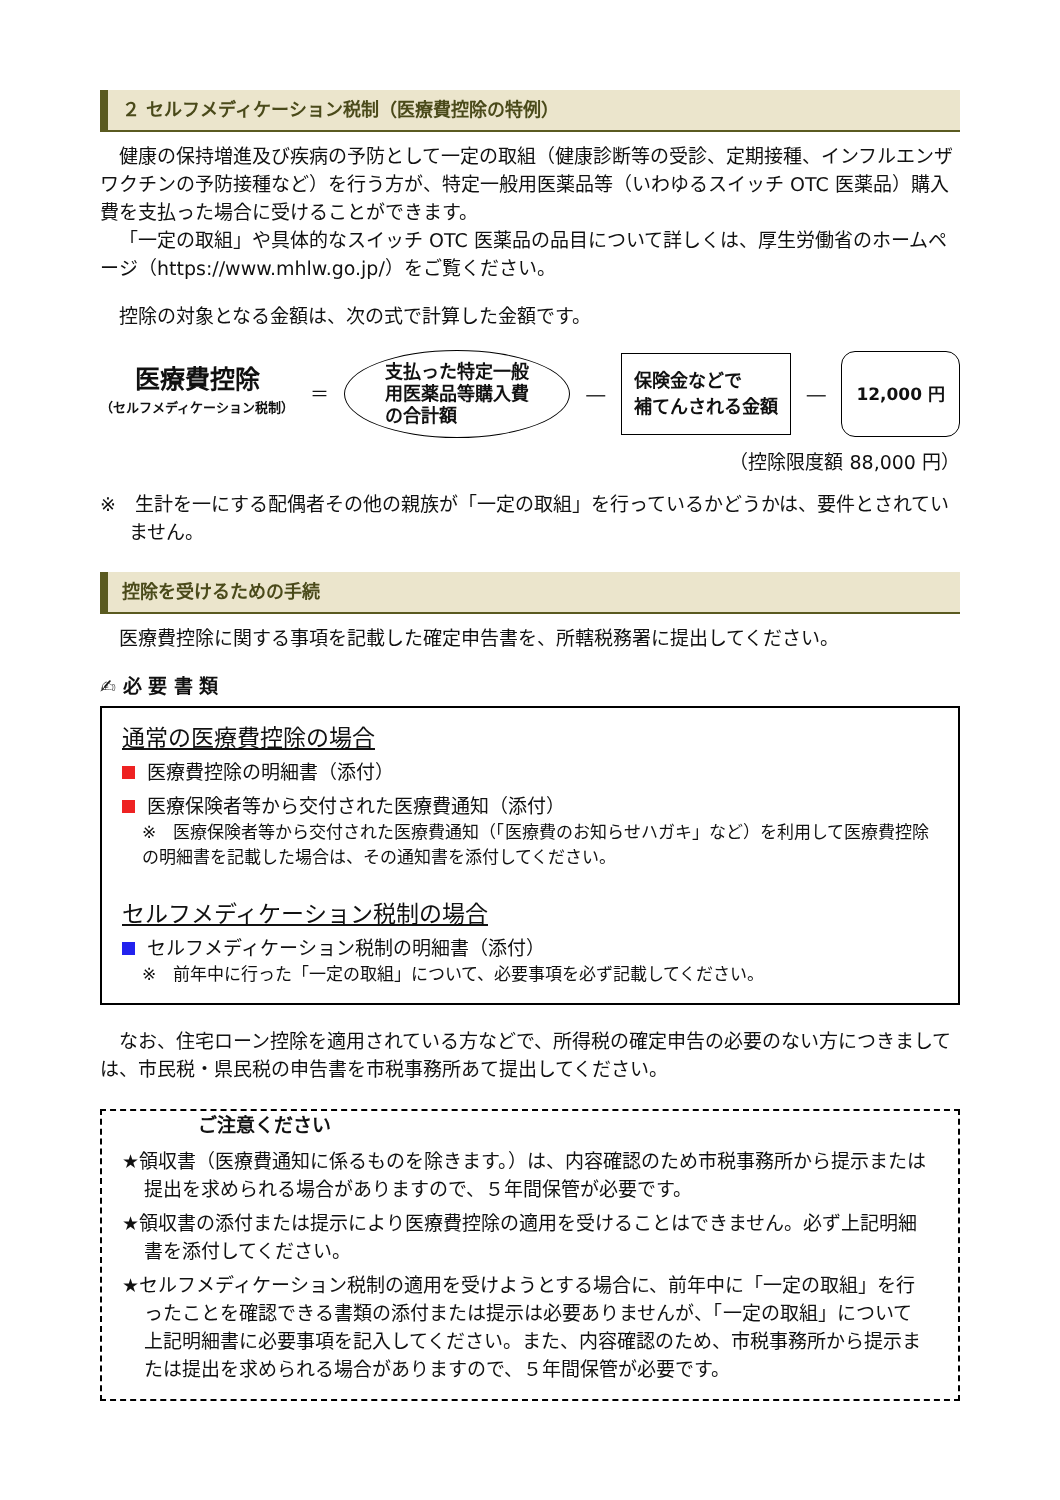２ セルフメディケーション税制（医療費控除の特例）
健康の保持増進及び疾病の予防として一定の取組（健康診断等の受診、定期接種、インフルエンザワクチンの予防接種など）を行う方が、特定一般用医薬品等（いわゆるスイッチ OTC 医薬品）購入費を支払った場合に受けることができます。
「一定の取組」や具体的なスイッチ OTC 医薬品の品目について詳しくは、厚生労働省のホームページ（https://www.mhlw.go.jp/）をご覧ください。
控除の対象となる金額は、次の式で計算した金額です。
医療費控除
（セルフメディケーション税制）
＝
支払った特定一般
用医薬品等購入費
の合計額
―
保険金などで
補てんされる金額
―
12,000 円
（控除限度額 88,000 円）
※　生計を一にする配偶者その他の親族が「一定の取組」を行っているかどうかは、要件とされていません。
控除を受けるための手続
医療費控除に関する事項を記載した確定申告書を、所轄税務署に提出してください。
✍ 必 要 書 類
通常の医療費控除の場合
医療費控除の明細書（添付）
医療保険者等から交付された医療費通知（添付）
※　医療保険者等から交付された医療費通知（「医療費のお知らせハガキ」など）を利用して医療費控除の明細書を記載した場合は、その通知書を添付してください。
セルフメディケーション税制の場合
セルフメディケーション税制の明細書（添付）
※　前年中に行った「一定の取組」について、必要事項を必ず記載してください。
なお、住宅ローン控除を適用されている方などで、所得税の確定申告の必要のない方につきましては、市民税・県民税の申告書を市税事務所あて提出してください。
ご注意ください
★領収書（医療費通知に係るものを除きます。）は、内容確認のため市税事務所から提示または提出を求められる場合がありますので、５年間保管が必要です。
★領収書の添付または提示により医療費控除の適用を受けることはできません。必ず上記明細書を添付してください。
★セルフメディケーション税制の適用を受けようとする場合に、前年中に「一定の取組」を行ったことを確認できる書類の添付または提示は必要ありませんが、「一定の取組」について上記明細書に必要事項を記入してください。また、内容確認のため、市税事務所から提示または提出を求められる場合がありますので、５年間保管が必要です。